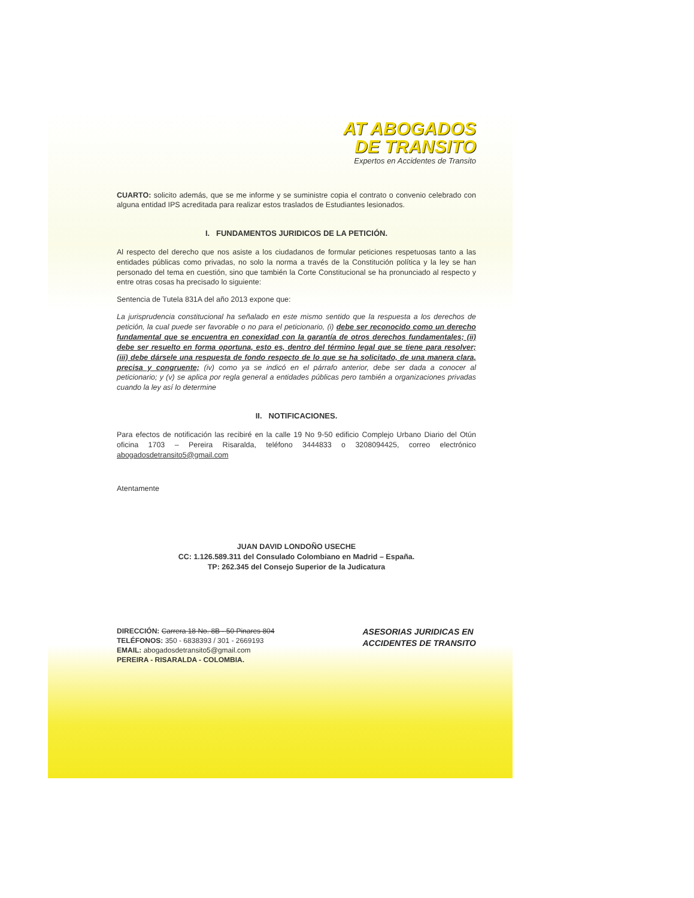AT ABOGADOS
DE TRANSITO
Expertos en Accidentes de Transito
CUARTO: solicito además, que se me informe y se suministre copia el contrato o convenio celebrado con alguna entidad IPS acreditada para realizar estos traslados de Estudiantes lesionados.
I. FUNDAMENTOS JURIDICOS DE LA PETICIÓN.
Al respecto del derecho que nos asiste a los ciudadanos de formular peticiones respetuosas tanto a las entidades públicas como privadas, no solo la norma a través de la Constitución política y la ley se han personado del tema en cuestión, sino que también la Corte Constitucional se ha pronunciado al respecto y entre otras cosas ha precisado lo siguiente:
Sentencia de Tutela 831A del año 2013 expone que:
La jurisprudencia constitucional ha señalado en este mismo sentido que la respuesta a los derechos de petición, la cual puede ser favorable o no para el peticionario, (i) debe ser reconocido como un derecho fundamental que se encuentra en conexidad con la garantía de otros derechos fundamentales; (ii) debe ser resuelto en forma oportuna, esto es, dentro del término legal que se tiene para resolver; (iii) debe dársele una respuesta de fondo respecto de lo que se ha solicitado, de una manera clara, precisa y congruente; (iv) como ya se indicó en el párrafo anterior, debe ser dada a conocer al peticionario; y (v) se aplica por regla general a entidades públicas pero también a organizaciones privadas cuando la ley así lo determine
II. NOTIFICACIONES.
Para efectos de notificación las recibiré en la calle 19 No 9-50 edificio Complejo Urbano Diario del Otún oficina 1703 – Pereira Risaralda, teléfono 3444833 o 3208094425, correo electrónico abogadosdetransito5@gmail.com
Atentamente
JUAN DAVID LONDOÑO USECHE
CC: 1.126.589.311 del Consulado Colombiano en Madrid – España.
TP: 262.345 del Consejo Superior de la Judicatura
DIRECCIÓN: Carrera 18 No. 8B - 50 Pinares 804
TELÉFONOS: 350 - 6838393 / 301 - 2669193
EMAIL: abogadosdetransito5@gmail.com
PEREIRA - RISARALDA - COLOMBIA.
ASESORIAS JURIDICAS EN
ACCIDENTES DE TRANSITO